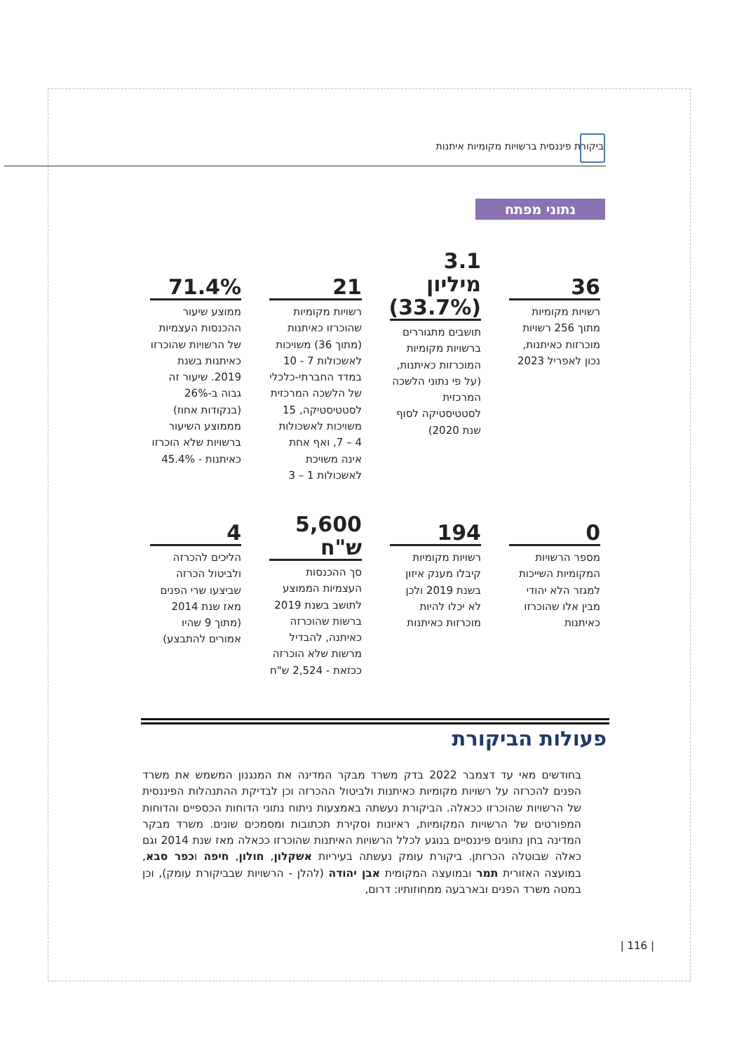ביקורת פיננסית ברשויות מקומיות איתנות
נתוני מפתח
36
רשויות מקומיות מתוך 256 רשויות מוכרזות כאיתנות, נכון לאפריל 2023
3.1 מיליון (33.7%)
תושבים מתגוררים ברשויות מקומיות המוכרזות כאיתנות, (על פי נתוני הלשכה המרכזית לסטטיסטיקה לסוף שנת 2020)
21
רשויות מקומיות שהוכרזו כאיתנות (מתוך 36) משויכות לאשכולות 7 - 10 במדד החברתי-כלכלי של הלשכה המרכזית לסטטיסטיקה, 15 משויכות לאשכולות 4 – 7, ואף אחת אינה משויכת לאשכולות 1 – 3
71.4%
ממוצע שיעור ההכנסות העצמיות של הרשויות שהוכרזו כאיתנות בשנת 2019. שיעור זה גבוה ב-26% (בנקודות אחוז) מממוצע השיעור ברשויות שלא הוכרזו כאיתנות - 45.4%
0
מספר הרשויות המקומיות השייכות למגזר הלא יהודי מבין אלו שהוכרזו כאיתנות
194
רשויות מקומיות קיבלו מענק איזון בשנת 2019 ולכן לא יכלו להיות מוכרזות כאיתנות
5,600 ש"ח
סך ההכנסות העצמיות הממוצע לתושב בשנת 2019 ברשות שהוכרזה כאיתנה, להבדיל מרשות שלא הוכרזה ככזאת - 2,524 ש"ח
4
הליכים להכרזה ולביטול הכרזה שביצעו שרי הפנים מאז שנת 2014 (מתוך 9 שהיו אמורים להתבצע)
פעולות הביקורת
בחודשים מאי עד דצמבר 2022 בדק משרד מבקר המדינה את המנגנון המשמש את משרד הפנים להכרזה על רשויות מקומיות כאיתנות ולביטול ההכרזה וכן לבדיקת ההתנהלות הפיננסית של הרשויות שהוכרזו ככאלה. הביקורת נעשתה באמצעות ניתוח נתוני הדוחות הכספיים והדוחות המפורטים של הרשויות המקומיות, ראיונות וסקירת תכתובות ומסמכים שונים. משרד מבקר המדינה בחן נתונים פיננסיים בנוגע לכלל הרשויות האיתנות שהוכרזו ככאלה מאז שנת 2014 וגם כאלה שבוטלה הכרזתן. ביקורת עומק נעשתה בעיריות אשקלון, חולון, חיפה וכפר סבא, במועצה האזורית תמר ובמועצה המקומית אבן יהודה (להלן - הרשויות שבביקורת עומק), וכן במטה משרד הפנים ובארבעה ממחוזותיו: דרום,
| 116 |